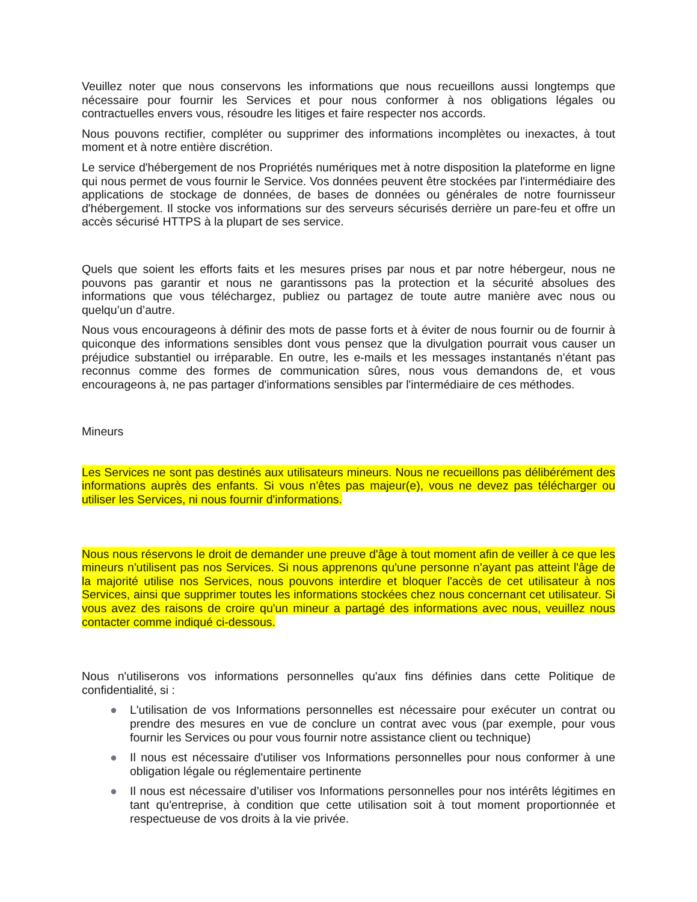Veuillez noter que nous conservons les informations que nous recueillons aussi longtemps que nécessaire pour fournir les Services et pour nous conformer à nos obligations légales ou contractuelles envers vous, résoudre les litiges et faire respecter nos accords.
Nous pouvons rectifier, compléter ou supprimer des informations incomplètes ou inexactes, à tout moment et à notre entière discrétion.
Le service d'hébergement de nos Propriétés numériques met à notre disposition la plateforme en ligne qui nous permet de vous fournir le Service. Vos données peuvent être stockées par l'intermédiaire des applications de stockage de données, de bases de données ou générales de notre fournisseur d'hébergement. Il stocke vos informations sur des serveurs sécurisés derrière un pare-feu et offre un accès sécurisé HTTPS à la plupart de ses service.
Quels que soient les efforts faits et les mesures prises par nous et par notre hébergeur, nous ne pouvons pas garantir et nous ne garantissons pas la protection et la sécurité absolues des informations que vous téléchargez, publiez ou partagez de toute autre manière avec nous ou quelqu’un d’autre.
Nous vous encourageons à définir des mots de passe forts et à éviter de nous fournir ou de fournir à quiconque des informations sensibles dont vous pensez que la divulgation pourrait vous causer un préjudice substantiel ou irréparable. En outre, les e-mails et les messages instantanés n'étant pas reconnus comme des formes de communication sûres, nous vous demandons de, et vous encourageons à, ne pas partager d'informations sensibles par l'intermédiaire de ces méthodes.
Mineurs
Les Services ne sont pas destinés aux utilisateurs mineurs. Nous ne recueillons pas délibérément des informations auprès des enfants. Si vous n'êtes pas majeur(e), vous ne devez pas télécharger ou utiliser les Services, ni nous fournir d'informations.
Nous nous réservons le droit de demander une preuve d'âge à tout moment afin de veiller à ce que les mineurs n'utilisent pas nos Services. Si nous apprenons qu'une personne n'ayant pas atteint l'âge de la majorité utilise nos Services, nous pouvons interdire et bloquer l'accès de cet utilisateur à nos Services, ainsi que supprimer toutes les informations stockées chez nous concernant cet utilisateur. Si vous avez des raisons de croire qu'un mineur a partagé des informations avec nous, veuillez nous contacter comme indiqué ci-dessous.
Nous n'utiliserons vos informations personnelles qu'aux fins définies dans cette Politique de confidentialité, si :
● L'utilisation de vos Informations personnelles est nécessaire pour exécuter un contrat ou prendre des mesures en vue de conclure un contrat avec vous (par exemple, pour vous fournir les Services ou pour vous fournir notre assistance client ou technique)
● Il nous est nécessaire d'utiliser vos Informations personnelles pour nous conformer à une obligation légale ou réglementaire pertinente
● Il nous est nécessaire d’utiliser vos Informations personnelles pour nos intérêts légitimes en tant qu'entreprise, à condition que cette utilisation soit à tout moment proportionnée et respectueuse de vos droits à la vie privée.